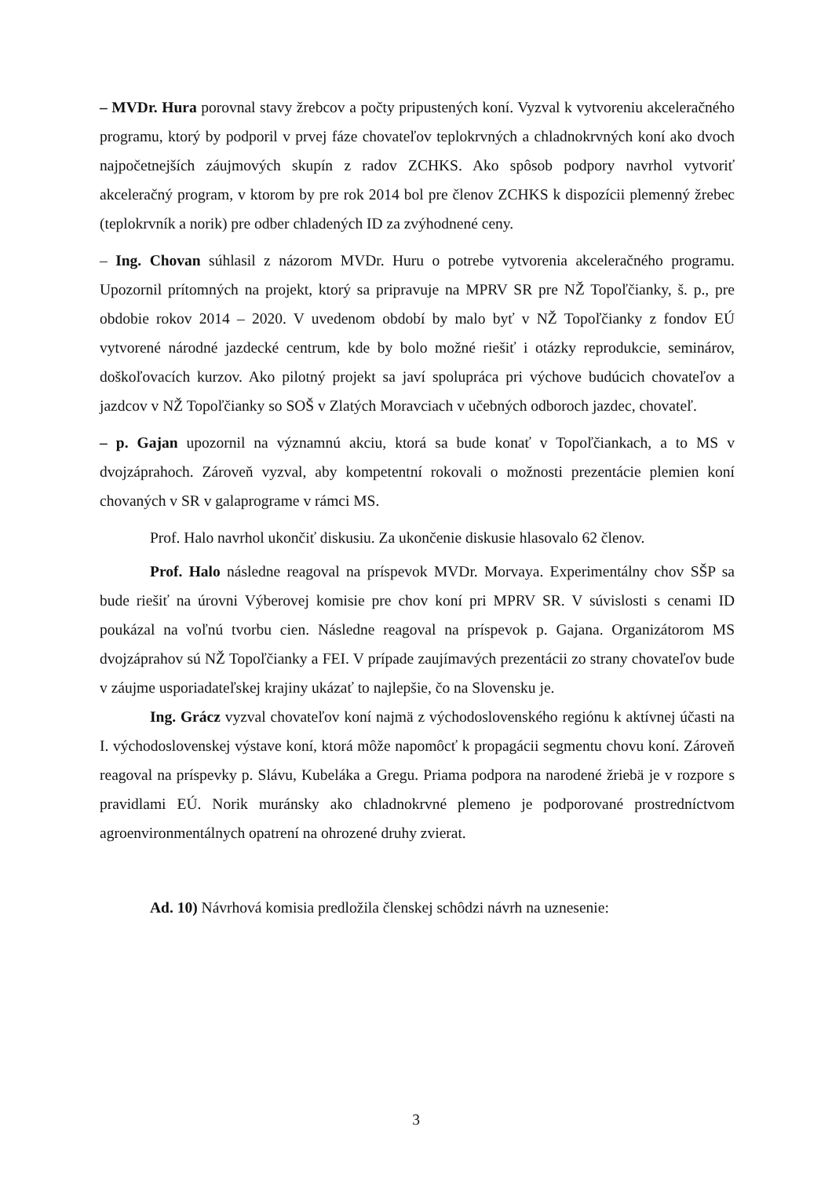– MVDr. Hura porovnal stavy žrebcov a počty pripustených koní. Vyzval k vytvoreniu akceleračného programu, ktorý by podporil v prvej fáze chovateľov teplokrvných a chladnokrvných koní ako dvoch najpočetnejších záujmových skupín z radov ZCHKS. Ako spôsob podpory navrhol vytvoriť akceleračný program, v ktorom by pre rok 2014 bol pre členov ZCHKS k dispozícii plemenný žrebec (teplokrvník a norik) pre odber chladených ID za zvýhodnené ceny.
– Ing. Chovan súhlasil z názorom MVDr. Huru o potrebe vytvorenia akceleračného programu. Upozornil prítomných na projekt, ktorý sa pripravuje na MPRV SR pre NŽ Topoľčianky, š. p., pre obdobie rokov 2014 – 2020. V uvedenom období by malo byť v NŽ Topoľčianky z fondov EÚ vytvorené národné jazdecké centrum, kde by bolo možné riešiť i otázky reprodukcie, seminárov, doškoľovacích kurzov. Ako pilotný projekt sa javí spolupráca pri výchove budúcich chovateľov a jazdcov v NŽ Topoľčianky so SOŠ v Zlatých Moravciach v učebných odboroch jazdec, chovateľ.
– p. Gajan upozornil na významnú akciu, ktorá sa bude konať v Topoľčiankach, a to MS v dvojzáprahoch. Zároveň vyzval, aby kompetentní rokovali o možnosti prezentácie plemien koní chovaných v SR v galaprograme v rámci MS.
Prof. Halo navrhol ukončiť diskusiu. Za ukončenie diskusie hlasovalo 62 členov.
Prof. Halo následne reagoval na príspevok MVDr. Morvaya. Experimentálny chov SŠP sa bude riešiť na úrovni Výberovej komisie pre chov koní pri MPRV SR. V súvislosti s cenami ID poukázal na voľnú tvorbu cien. Následne reagoval na príspevok p. Gajana. Organizátorom MS dvojzáprahov sú NŽ Topoľčianky a FEI. V prípade zaujímavých prezentácii zo strany chovateľov bude v záujme usporiadateľskej krajiny ukázať to najlepšie, čo na Slovensku je.
Ing. Grácz vyzval chovateľov koní najmä z východoslovenského regiónu k aktívnej účasti na I. východoslovenskej výstave koní, ktorá môže napomôcť k propagácii segmentu chovu koní. Zároveň reagoval na príspevky p. Slávu, Kubeláka a Gregu. Priama podpora na narodené žriebä je v rozpore s pravidlami EÚ. Norik muránsky ako chladnokrvné plemeno je podporované prostredníctvom agroenvironmentálnych opatrení na ohrozené druhy zvierat.
Ad. 10) Návrhová komisia predložila členskej schôdzi návrh na uznesenie:
3